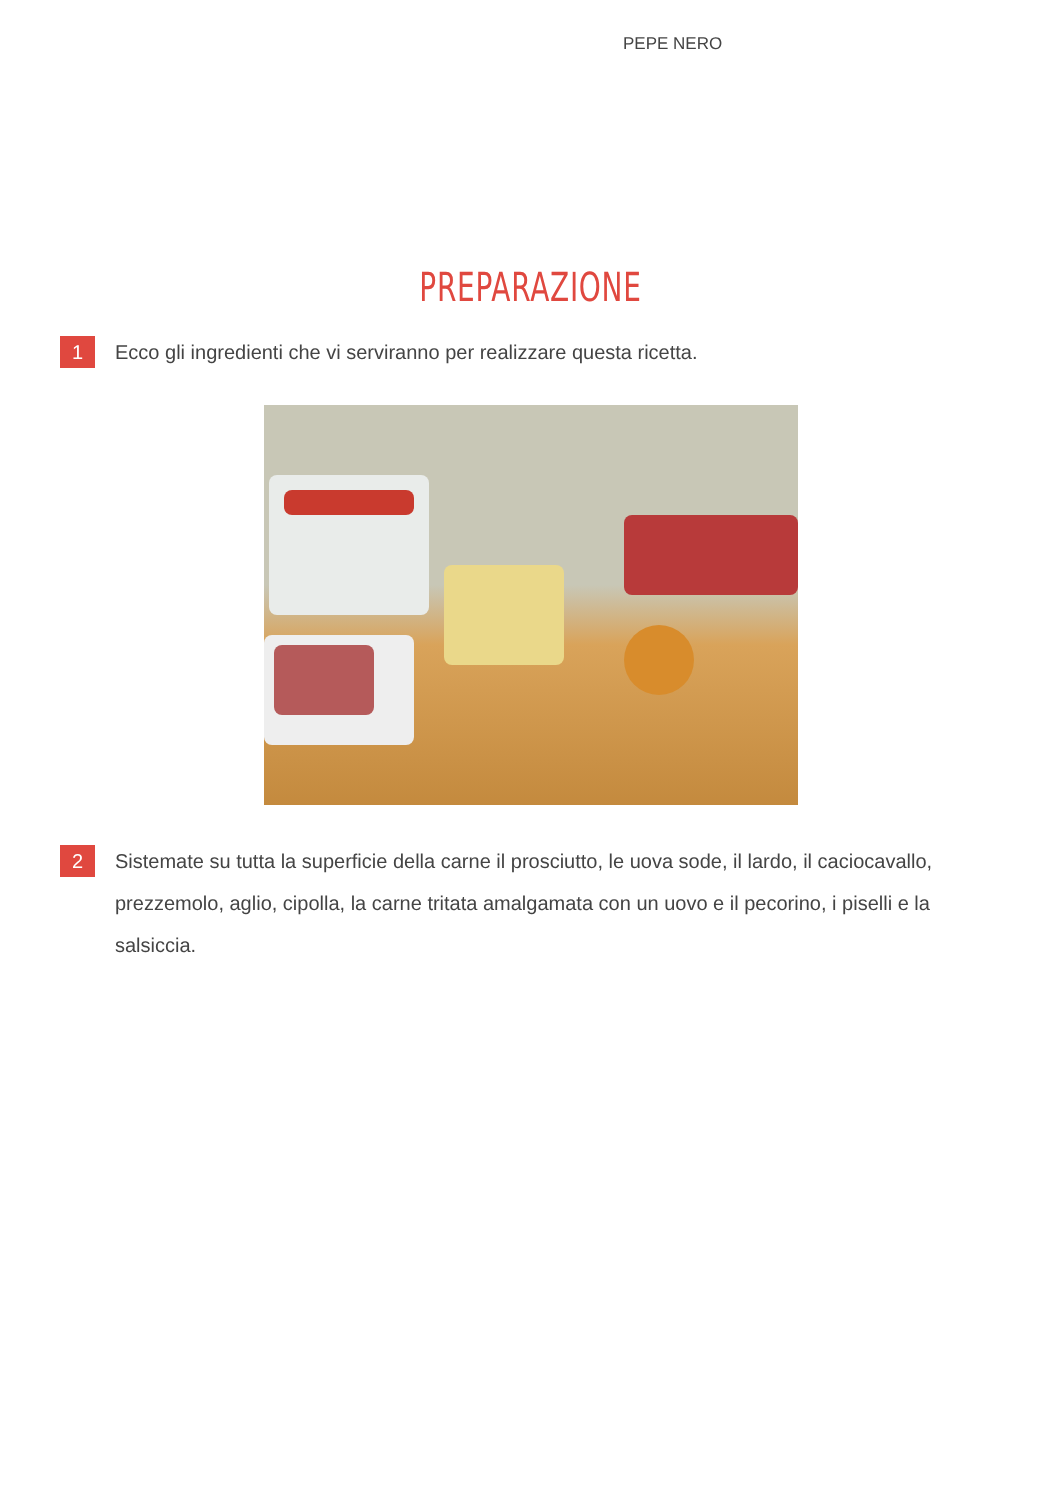PEPE NERO
PREPARAZIONE
1
Ecco gli ingredienti che vi serviranno per realizzare questa ricetta.
2
Sistemate su tutta la superficie della carne il prosciutto, le uova sode, il lardo, il caciocavallo, prezzemolo, aglio, cipolla, la carne tritata amalgamata con un uovo e il pecorino, i piselli e la salsiccia.